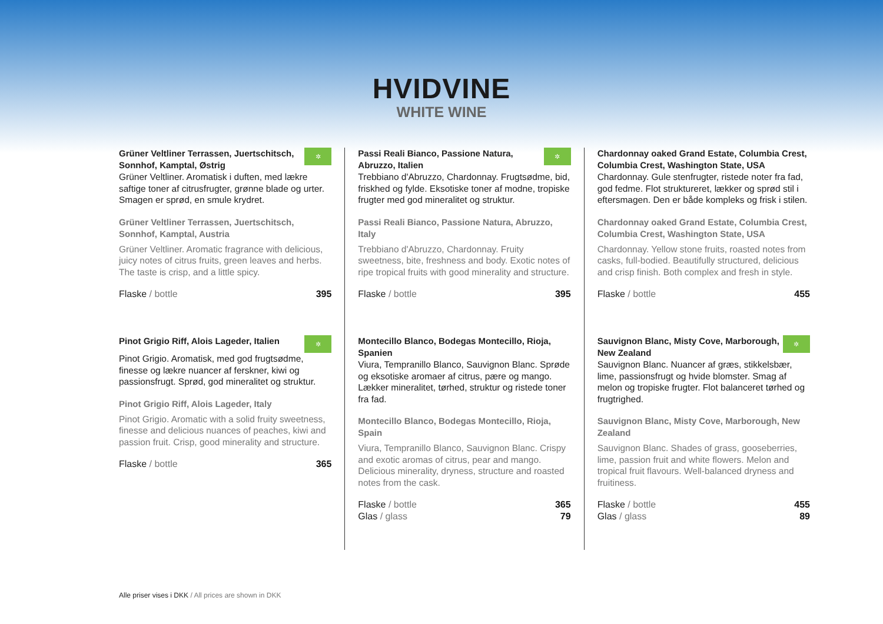HVIDVINE
WHITE WINE
Grüner Veltliner Terrassen, Juertschitsch, Sonnhof, Kamptal, Østrig
✲
Grüner Veltliner. Aromatisk i duften, med lækre saftige toner af citrusfrugter, grønne blade og urter. Smagen er sprød, en smule krydret.
Grüner Veltliner Terrassen, Juertschitsch, Sonnhof, Kamptal, Austria
Grüner Veltliner. Aromatic fragrance with delicious, juicy notes of citrus fruits, green leaves and herbs. The taste is crisp, and a little spicy.
Flaske / bottle 395
Pinot Grigio Riff, Alois Lageder, Italien
✲
Pinot Grigio. Aromatisk, med god frugtsødme, finesse og lækre nuancer af ferskner, kiwi og passionsfrugt. Sprød, god mineralitet og struktur.
Pinot Grigio Riff, Alois Lageder, Italy
Pinot Grigio. Aromatic with a solid fruity sweetness, finesse and delicious nuances of peaches, kiwi and passion fruit. Crisp, good minerality and structure.
Flaske / bottle 365
Passi Reali Bianco, Passione Natura, Abruzzo, Italien
✲
Trebbiano d'Abruzzo, Chardonnay. Frugtsødme, bid, friskhed og fylde. Eksotiske toner af modne, tropiske frugter med god mineralitet og struktur.
Passi Reali Bianco, Passione Natura, Abruzzo, Italy
Trebbiano d'Abruzzo, Chardonnay. Fruity sweetness, bite, freshness and body. Exotic notes of ripe tropical fruits with good minerality and structure.
Flaske / bottle 395
Montecillo Blanco, Bodegas Montecillo, Rioja, Spanien
Viura, Tempranillo Blanco, Sauvignon Blanc. Sprøde og eksotiske aromaer af citrus, pære og mango. Lækker mineralitet, tørhed, struktur og ristede toner fra fad.
Montecillo Blanco, Bodegas Montecillo, Rioja, Spain
Viura, Tempranillo Blanco, Sauvignon Blanc. Crispy and exotic aromas of citrus, pear and mango. Delicious minerality, dryness, structure and roasted notes from the cask.
Flaske / bottle 365
Glas / glass 79
Chardonnay oaked Grand Estate, Columbia Crest, Columbia Crest, Washington State, USA
Chardonnay. Gule stenfrugter, ristede noter fra fad, god fedme. Flot struktureret, lækker og sprød stil i eftersmagen. Den er både kompleks og frisk i stilen.
Chardonnay oaked Grand Estate, Columbia Crest, Columbia Crest, Washington State, USA
Chardonnay. Yellow stone fruits, roasted notes from casks, full-bodied. Beautifully structured, delicious and crisp finish. Both complex and fresh in style.
Flaske / bottle 455
Sauvignon Blanc, Misty Cove, Marborough, New Zealand
✲
Sauvignon Blanc. Nuancer af græs, stikkelsbær, lime, passionsfrugt og hvide blomster. Smag af melon og tropiske frugter. Flot balanceret tørhed og frugtrighed.
Sauvignon Blanc, Misty Cove, Marborough, New Zealand
Sauvignon Blanc. Shades of grass, gooseberries, lime, passion fruit and white flowers. Melon and tropical fruit flavours. Well-balanced dryness and fruitiness.
Flaske / bottle 455
Glas / glass 89
Alle priser vises i DKK / All prices are shown in DKK